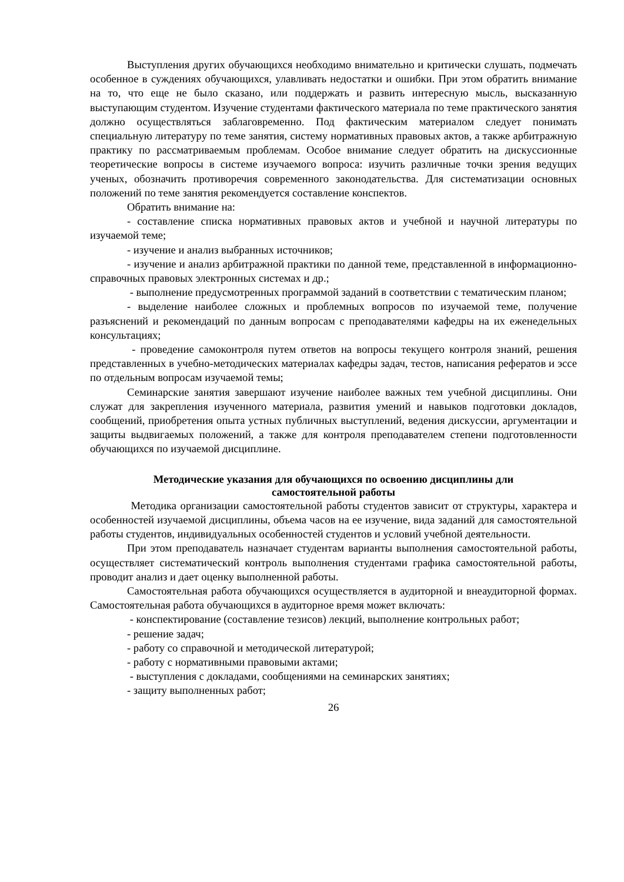Выступления других обучающихся необходимо внимательно и критически слушать, подмечать особенное в суждениях обучающихся, улавливать недостатки и ошибки. При этом обратить внимание на то, что еще не было сказано, или поддержать и развить интересную мысль, высказанную выступающим студентом. Изучение студентами фактического материала по теме практического занятия должно осуществляться заблаговременно. Под фактическим материалом следует понимать специальную литературу по теме занятия, систему нормативных правовых актов, а также арбитражную практику по рассматриваемым проблемам. Особое внимание следует обратить на дискуссионные теоретические вопросы в системе изучаемого вопроса: изучить различные точки зрения ведущих ученых, обозначить противоречия современного законодательства. Для систематизации основных положений по теме занятия рекомендуется составление конспектов.
Обратить внимание на:
- составление списка нормативных правовых актов и учебной и научной литературы по изучаемой теме;
- изучение и анализ выбранных источников;
- изучение и анализ арбитражной практики по данной теме, представленной в информационно- справочных правовых электронных системах и др.;
- выполнение предусмотренных программой заданий в соответствии с тематическим планом;
- выделение наиболее сложных и проблемных вопросов по изучаемой теме, получение разъяснений и рекомендаций по данным вопросам с преподавателями кафедры на их еженедельных консультациях;
- проведение самоконтроля путем ответов на вопросы текущего контроля знаний, решения представленных в учебно-методических материалах кафедры задач, тестов, написания рефератов и эссе по отдельным вопросам изучаемой темы;
Семинарские занятия завершают изучение наиболее важных тем учебной дисциплины. Они служат для закрепления изученного материала, развития умений и навыков подготовки докладов, сообщений, приобретения опыта устных публичных выступлений, ведения дискуссии, аргументации и защиты выдвигаемых положений, а также для контроля преподавателем степени подготовленности обучающихся по изучаемой дисциплине.
Методические указания для обучающихся по освоению дисциплины дли
самостоятельной работы
Методика организации самостоятельной работы студентов зависит от структуры, характера и особенностей изучаемой дисциплины, объема часов на ее изучение, вида заданий для самостоятельной работы студентов, индивидуальных особенностей студентов и условий учебной деятельности.
При этом преподаватель назначает студентам варианты выполнения самостоятельной работы, осуществляет систематический контроль выполнения студентами графика самостоятельной работы, проводит анализ и дает оценку выполненной работы.
Самостоятельная работа обучающихся осуществляется в аудиторной и внеаудиторной формах. Самостоятельная работа обучающихся в аудиторное время может включать:
- конспектирование (составление тезисов) лекций, выполнение контрольных работ;
- решение задач;
- работу со справочной и методической литературой;
- работу с нормативными правовыми актами;
- выступления с докладами, сообщениями на семинарских занятиях;
- защиту выполненных работ;
26